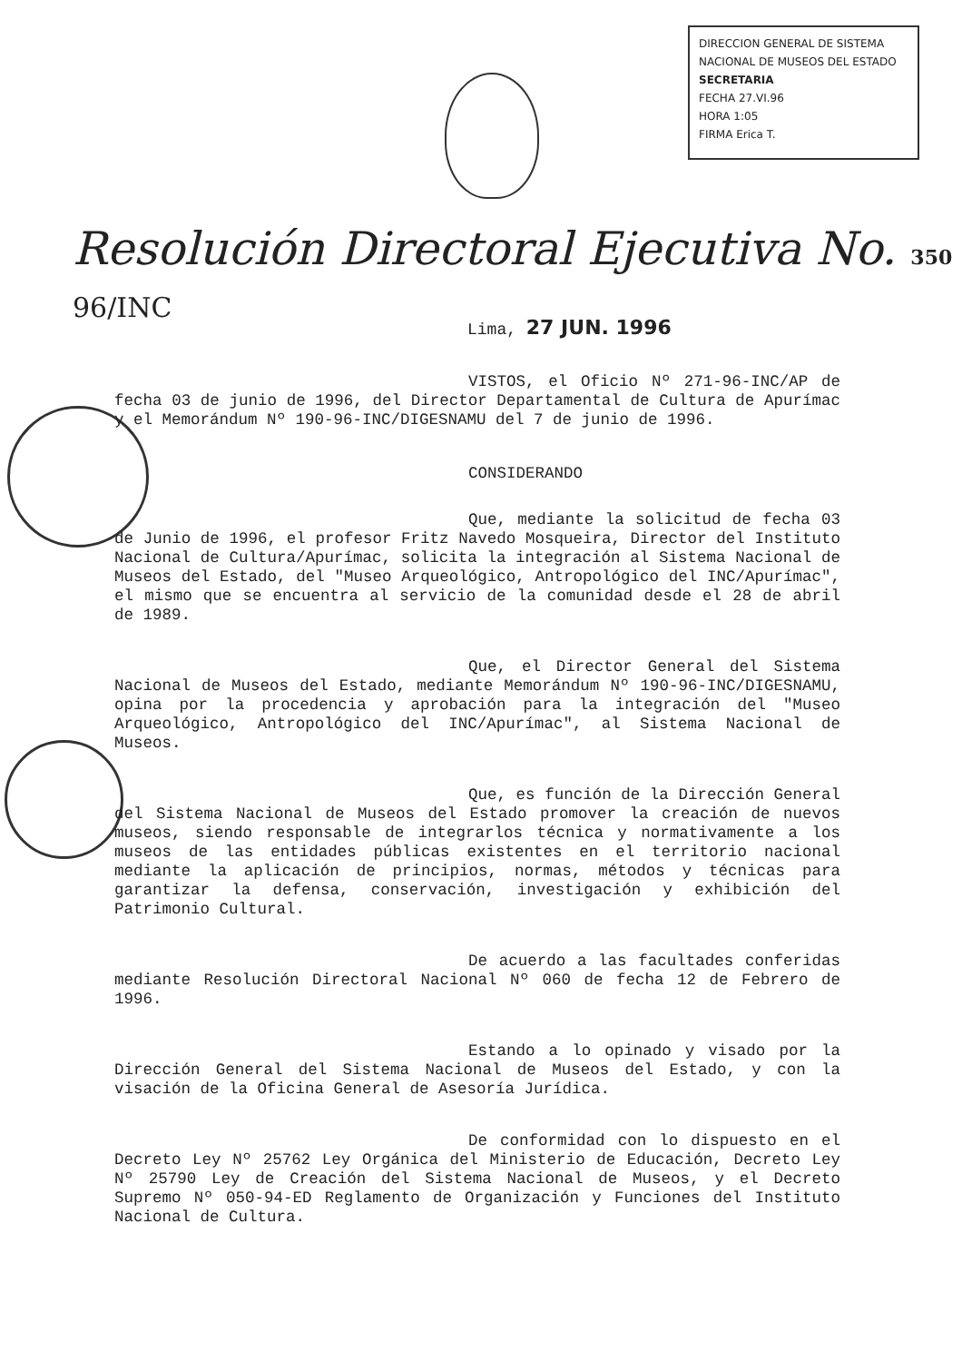DIRECCION GENERAL DE SISTEMA NACIONAL DE MUSEOS DEL ESTADO
SECRETARIA
FECHA 27.VI.96
HORA 1:05
FIRMA Erica T.
Resolución Directoral Ejecutiva No. 350 96/INC
Lima, 27 JUN. 1996
VISTOS, el Oficio Nº 271-96-INC/AP de fecha 03 de junio de 1996, del Director Departamental de Cultura de Apurímac y el Memorándum Nº 190-96-INC/DIGESNAMU del 7 de junio de 1996.
CONSIDERANDO
Que, mediante la solicitud de fecha 03 de Junio de 1996, el profesor Fritz Navedo Mosqueira, Director del Instituto Nacional de Cultura/Apurímac, solicita la integración al Sistema Nacional de Museos del Estado, del "Museo Arqueológico, Antropológico del INC/Apurímac", el mismo que se encuentra al servicio de la comunidad desde el 28 de abril de 1989.
Que, el Director General del Sistema Nacional de Museos del Estado, mediante Memorándum Nº 190-96-INC/DIGESNAMU, opina por la procedencia y aprobación para la integración del "Museo Arqueológico, Antropológico del INC/Apurímac", al Sistema Nacional de Museos.
Que, es función de la Dirección General del Sistema Nacional de Museos del Estado promover la creación de nuevos museos, siendo responsable de integrarlos técnica y normativamente a los museos de las entidades públicas existentes en el territorio nacional mediante la aplicación de principios, normas, métodos y técnicas para garantizar la defensa, conservación, investigación y exhibición del Patrimonio Cultural.
De acuerdo a las facultades conferidas mediante Resolución Directoral Nacional Nº 060 de fecha 12 de Febrero de 1996.
Estando a lo opinado y visado por la Dirección General del Sistema Nacional de Museos del Estado, y con la visación de la Oficina General de Asesoría Jurídica.
De conformidad con lo dispuesto en el Decreto Ley Nº 25762 Ley Orgánica del Ministerio de Educación, Decreto Ley Nº 25790 Ley de Creación del Sistema Nacional de Museos, y el Decreto Supremo Nº 050-94-ED Reglamento de Organización y Funciones del Instituto Nacional de Cultura.